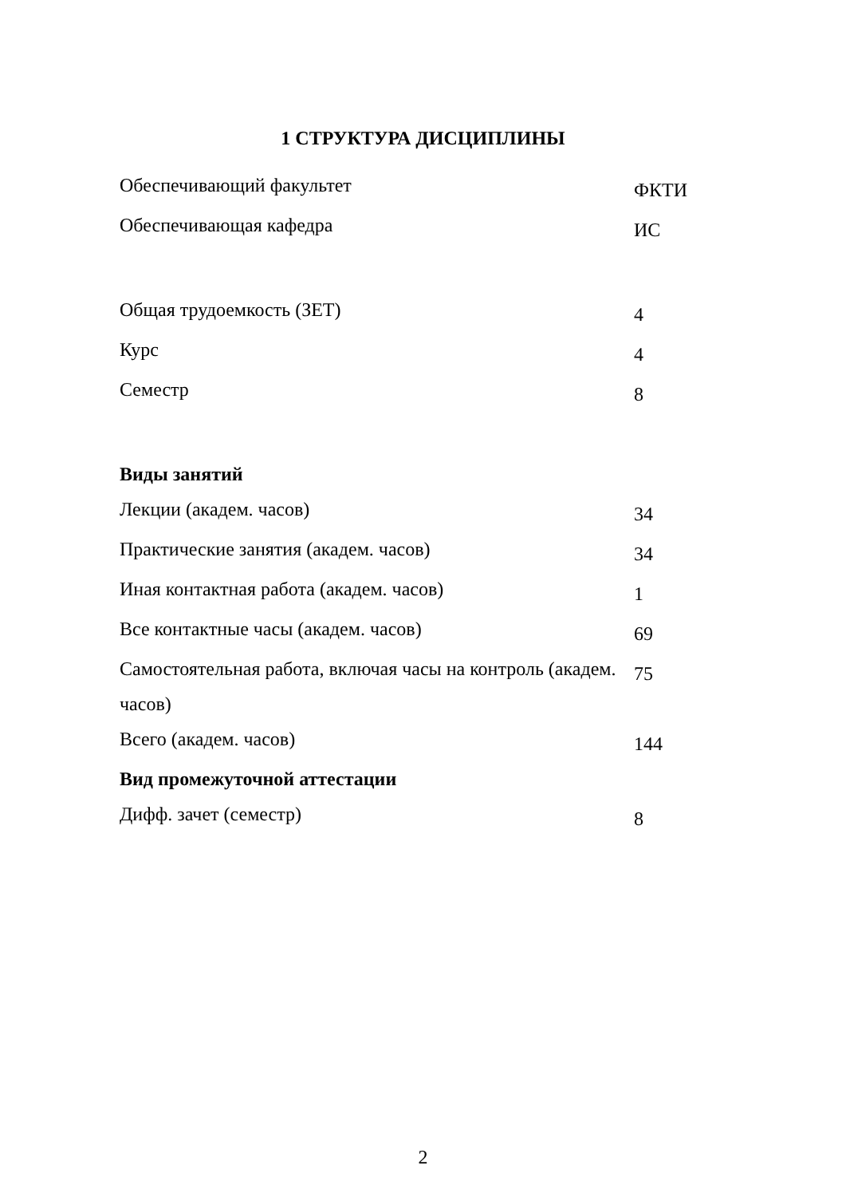1 СТРУКТУРА ДИСЦИПЛИНЫ
| Обеспечивающий факультет | ФКТИ |
| Обеспечивающая кафедра | ИС |
| Общая трудоемкость (ЗЕТ) | 4 |
| Курс | 4 |
| Семестр | 8 |
| Виды занятий | |
| Лекции (академ. часов) | 34 |
| Практические занятия (академ. часов) | 34 |
| Иная контактная работа (академ. часов) | 1 |
| Все контактные часы (академ. часов) | 69 |
| Самостоятельная работа, включая часы на контроль (академ. часов) | 75 |
| Всего (академ. часов) | 144 |
| Вид промежуточной аттестации | |
| Дифф. зачет (семестр) | 8 |
2